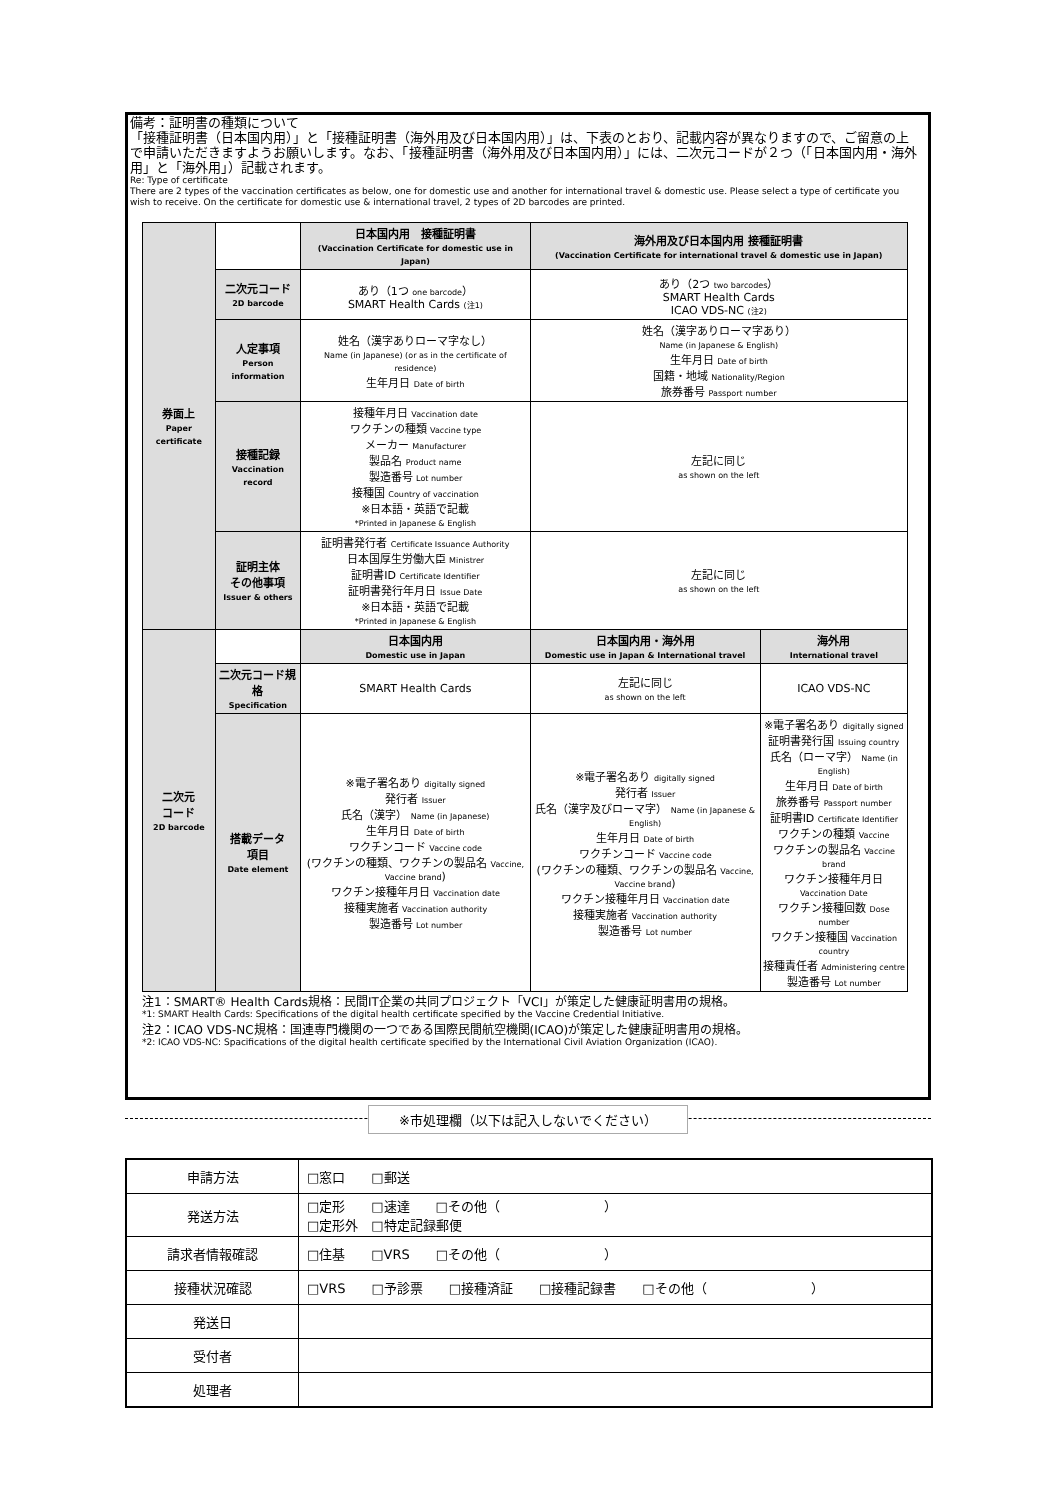備考：証明書の種類について
「接種証明書（日本国内用）」と「接種証明書（海外用及び日本国内用）」は、下表のとおり、記載内容が異なりますので、ご留意の上で申請いただきますようお願いします。なお、「接種証明書（海外用及び日本国内用）」には、二次元コードが２つ（「日本国内用・海外用」と「海外用」）記載されます。
Re: Type of certificate
There are 2 types of the vaccination certificates as below, one for domestic use and another for international travel & domestic use. Please select a type of certificate you wish to receive. On the certificate for domestic use & international travel, 2 types of 2D barcodes are printed.
| 券面上 Paper certificate | | 日本国内用 接種証明書 (Vaccination Certificate for domestic use in Japan) | 海外用及び日本国内用 接種証明書 (Vaccination Certificate for international travel & domestic use in Japan) | |
| | 二次元コード 2D barcode | あり（1つ one barcode ） SMART Health Cards (注1) | あり（2つ two barcodes ） SMART Health Cards ICAO VDS-NC (注2) | |
| | 人定事項 Person information | 姓名（漢字ありローマ字なし） Name (in Japanese) (or as in the certificate of residence) 生年月日 Date of birth | 姓名（漢字ありローマ字あり） Name (in Japanese & English) 生年月日 Date of birth 国籍・地域 Nationality/Region 旅券番号 Passport number | |
| | 接種記録 Vaccination record | 接種年月日 Vaccination date ワクチンの種類 Vaccine type メーカー Manufacturer 製品名 Product name 製造番号 Lot number 接種国 Country of vaccination ※日本語・英語で記載 *Printed in Japanese & English | 左記に同じ as shown on the left | |
| | 証明主体 その他事項 Issuer & others | 証明書発行者 Certificate Issuance Authority 日本国厚生労働大臣 Ministrer 証明書ID Certificate Identifier 証明書発行年月日 Issue Date ※日本語・英語で記載 *Printed in Japanese & English | 左記に同じ as shown on the left | |
| 二次元 コード 2D barcode | | 日本国内用 Domestic use in Japan | 日本国内用・海外用 Domestic use in Japan & International travel | 海外用 International travel |
| | 二次元コード規格 Specification | SMART Health Cards | 左記に同じ as shown on the left | ICAO VDS-NC |
| | 搭載データ 項目 Date element | ※電子署名あり digitally signed 発行者 Issuer 氏名（漢字） Name (in Japanese) 生年月日 Date of birth ワクチンコード Vaccine code (ワクチンの種類、ワクチンの製品名 Vaccine, Vaccine brand ) ワクチン接種年月日 Vaccination date 接種実施者 Vaccination authority 製造番号 Lot number | ※電子署名あり digitally signed 発行者 Issuer 氏名（漢字及びローマ字） Name (in Japanese & English) 生年月日 Date of birth ワクチンコード Vaccine code (ワクチンの種類、ワクチンの製品名 Vaccine, Vaccine brand ) ワクチン接種年月日 Vaccination date 接種実施者 Vaccination authority 製造番号 Lot number | ※電子署名あり digitally signed 証明書発行国 Issuing country 氏名（ローマ字） Name (in English) 生年月日 Date of birth 旅券番号 Passport number 証明書ID Certificate Identifier ワクチンの種類 Vaccine ワクチンの製品名 Vaccine brand ワクチン接種年月日 Vaccination Date ワクチン接種回数 Dose number ワクチン接種国 Vaccination country 接種責任者 Administering centre 製造番号 Lot number |
注1：SMART® Health Cards規格：民間IT企業の共同プロジェクト「VCI」が策定した健康証明書用の規格。
*1: SMART Health Cards: Specifications of the digital health certificate specified by the Vaccine Credential Initiative.
注2：ICAO VDS-NC規格：国連専門機関の一つである国際民間航空機関(ICAO)が策定した健康証明書用の規格。
*2: ICAO VDS-NC: Spacifications of the digital health certificate specified by the International Civil Aviation Organization (ICAO).
※市処理欄（以下は記入しないでください）
| 申請方法 | □窓口 □郵送 |
| 発送方法 | □定形 □速達 □その他（ ） □定形外 □特定記録郵便 |
| 請求者情報確認 | □住基 □VRS □その他（ ） |
| 接種状況確認 | □VRS □予診票 □接種済証 □接種記録書 □その他（ ） |
| 発送日 | |
| 受付者 | |
| 処理者 | |